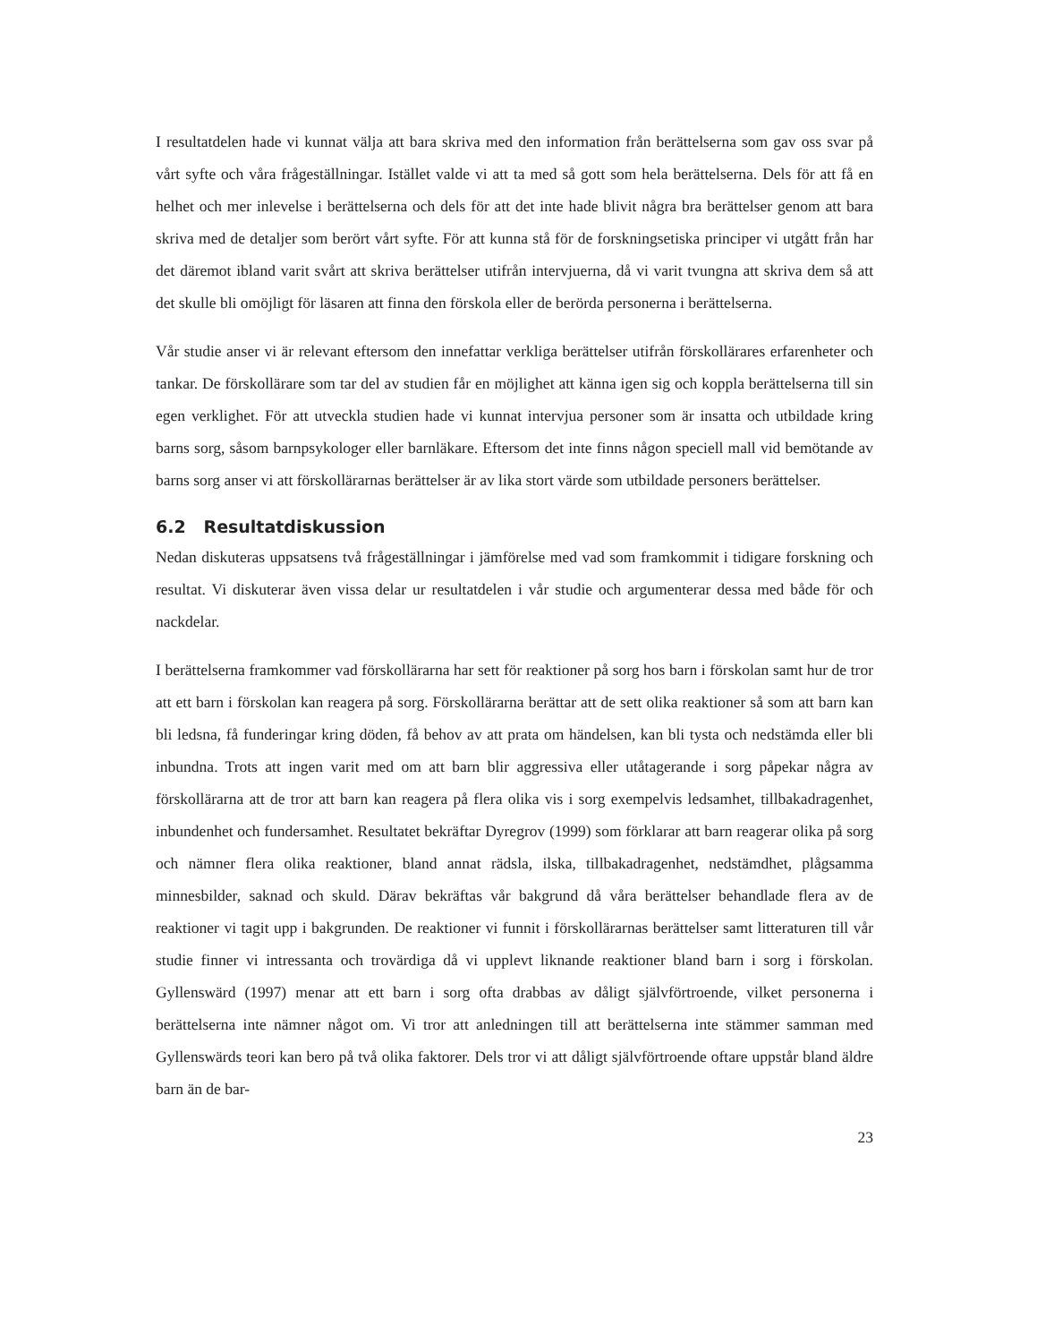I resultatdelen hade vi kunnat välja att bara skriva med den information från berättelserna som gav oss svar på vårt syfte och våra frågeställningar. Istället valde vi att ta med så gott som hela berättelserna. Dels för att få en helhet och mer inlevelse i berättelserna och dels för att det inte hade blivit några bra berättelser genom att bara skriva med de detaljer som berört vårt syfte. För att kunna stå för de forskningsetiska principer vi utgått från har det däremot ibland varit svårt att skriva berättelser utifrån intervjuerna, då vi varit tvungna att skriva dem så att det skulle bli omöjligt för läsaren att finna den förskola eller de berörda personerna i berättelserna.
Vår studie anser vi är relevant eftersom den innefattar verkliga berättelser utifrån förskollärares erfarenheter och tankar. De förskollärare som tar del av studien får en möjlighet att känna igen sig och koppla berättelserna till sin egen verklighet. För att utveckla studien hade vi kunnat intervjua personer som är insatta och utbildade kring barns sorg, såsom barnpsykologer eller barnläkare. Eftersom det inte finns någon speciell mall vid bemötande av barns sorg anser vi att förskollärarnas berättelser är av lika stort värde som utbildade personers berättelser.
6.2 Resultatdiskussion
Nedan diskuteras uppsatsens två frågeställningar i jämförelse med vad som framkommit i tidigare forskning och resultat. Vi diskuterar även vissa delar ur resultatdelen i vår studie och argumenterar dessa med både för och nackdelar.
I berättelserna framkommer vad förskollärarna har sett för reaktioner på sorg hos barn i förskolan samt hur de tror att ett barn i förskolan kan reagera på sorg. Förskollärarna berättar att de sett olika reaktioner så som att barn kan bli ledsna, få funderingar kring döden, få behov av att prata om händelsen, kan bli tysta och nedstämda eller bli inbundna. Trots att ingen varit med om att barn blir aggressiva eller utåtagerande i sorg påpekar några av förskollärarna att de tror att barn kan reagera på flera olika vis i sorg exempelvis ledsamhet, tillbakadragenhet, inbundenhet och fundersamhet. Resultatet bekräftar Dyregrov (1999) som förklarar att barn reagerar olika på sorg och nämner flera olika reaktioner, bland annat rädsla, ilska, tillbakadragenhet, nedstämdhet, plågsamma minnesbilder, saknad och skuld. Därav bekräftas vår bakgrund då våra berättelser behandlade flera av de reaktioner vi tagit upp i bakgrunden. De reaktioner vi funnit i förskollärarnas berättelser samt litteraturen till vår studie finner vi intressanta och trovärdiga då vi upplevt liknande reaktioner bland barn i sorg i förskolan. Gyllenswärd (1997) menar att ett barn i sorg ofta drabbas av dåligt självförtroende, vilket personerna i berättelserna inte nämner något om. Vi tror att anledningen till att berättelserna inte stämmer samman med Gyllenswärds teori kan bero på två olika faktorer. Dels tror vi att dåligt självförtroende oftare uppstår bland äldre barn än de bar-
23